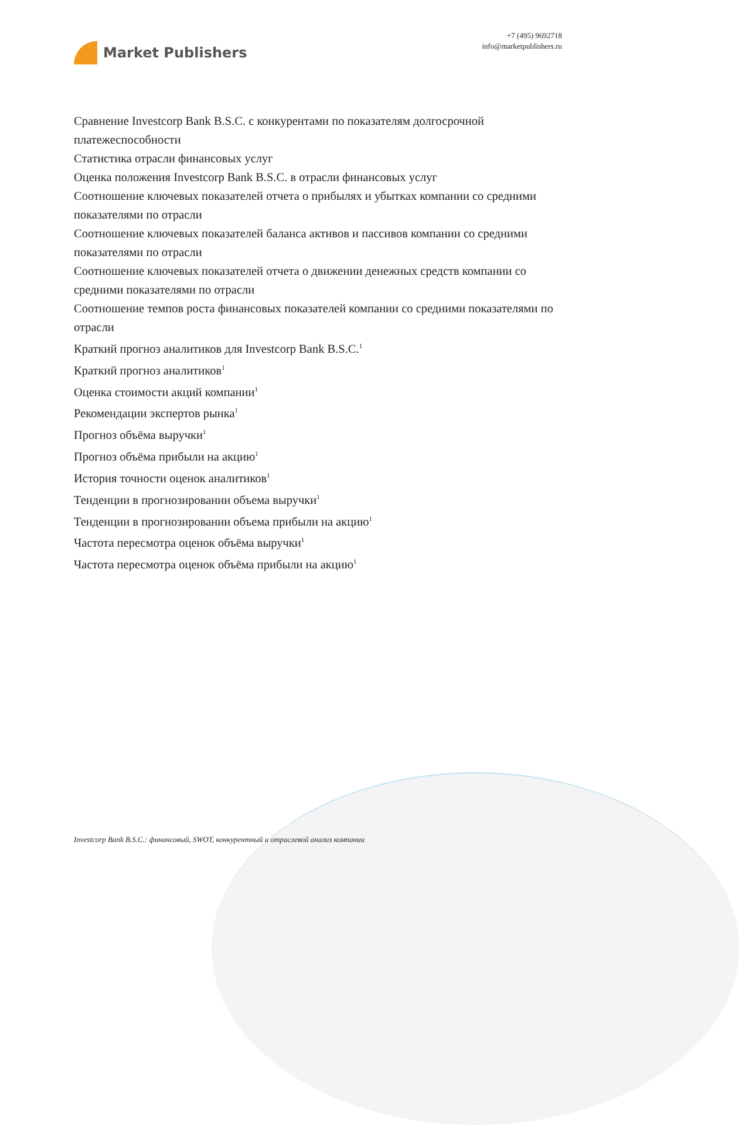Market Publishers
+7 (495) 9692718
info@marketpublishers.ru
Сравнение Investcorp Bank B.S.C. с конкурентами по показателям долгосрочной платежеспособности
Статистика отрасли финансовых услуг
Оценка положения Investcorp Bank B.S.C. в отрасли финансовых услуг
Соотношение ключевых показателей отчета о прибылях и убытках компании со средними показателями по отрасли
Соотношение ключевых показателей баланса активов и пассивов компании со средними показателями по отрасли
Соотношение ключевых показателей отчета о движении денежных средств компании со средними показателями по отрасли
Соотношение темпов роста финансовых показателей компании со средними показателями по отрасли
Краткий прогноз аналитиков для Investcorp Bank B.S.C.<sup>1</sup>
Краткий прогноз аналитиков<sup>1</sup>
Оценка стоимости акций компании<sup>1</sup>
Рекомендации экспертов рынка<sup>1</sup>
Прогноз объёма выручки<sup>1</sup>
Прогноз объёма прибыли на акцию<sup>1</sup>
История точности оценок аналитиков<sup>1</sup>
Тенденции в прогнозировании объема выручки<sup>1</sup>
Тенденции в прогнозировании объема прибыли на акцию<sup>1</sup>
Частота пересмотра оценок объёма выручки<sup>1</sup>
Частота пересмотра оценок объёма прибыли на акцию<sup>1</sup>
Investcorp Bank B.S.C.: финансовый, SWOT, конкурентный и отраслевой анализ компании